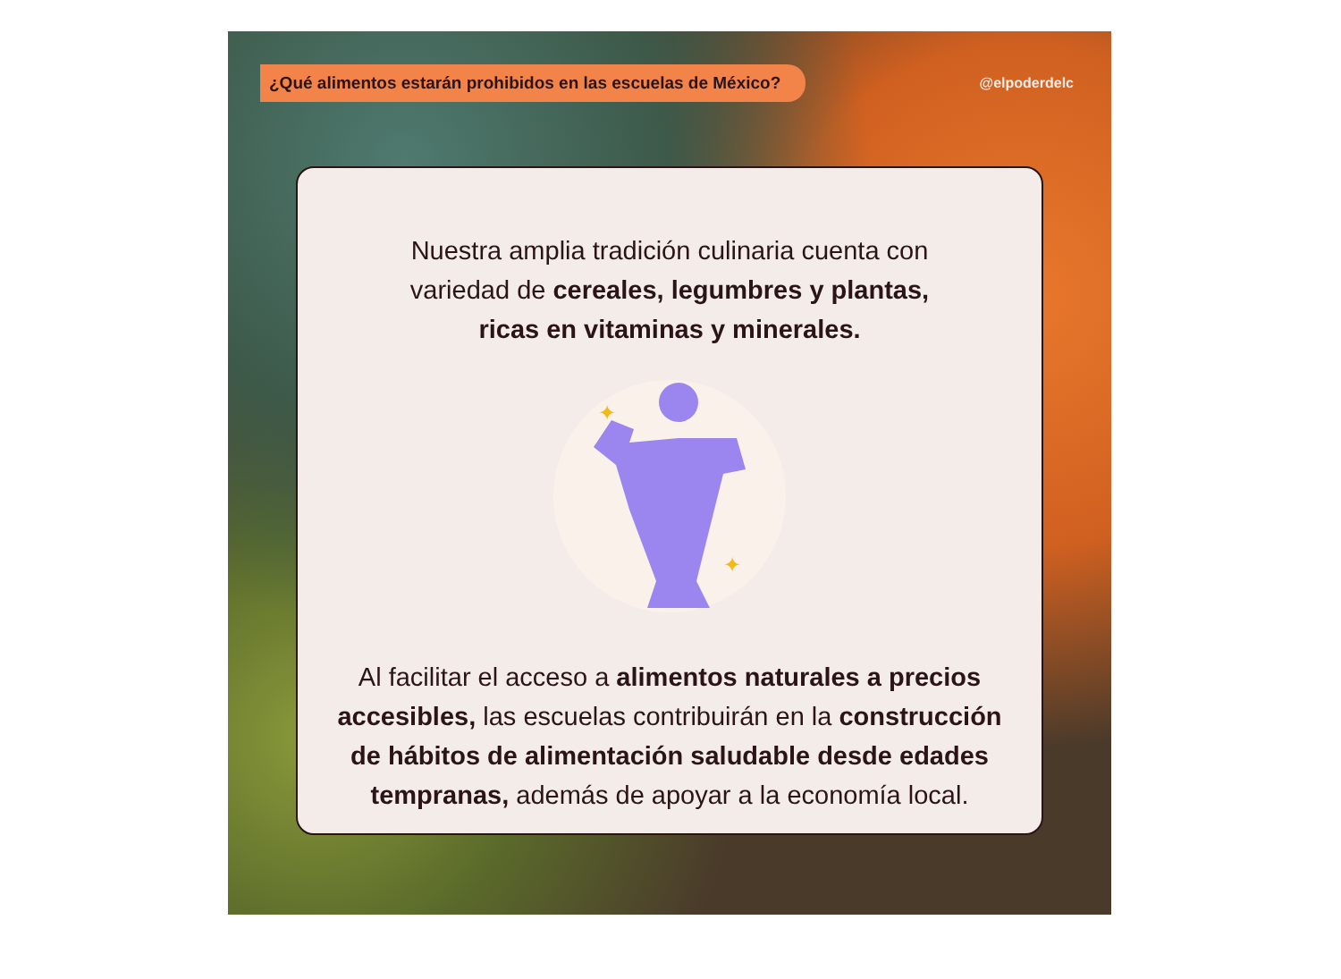¿Qué alimentos estarán prohibidos en las escuelas de México?
@elpoderdelc
Nuestra amplia tradición culinaria cuenta con variedad de cereales, legumbres y plantas, ricas en vitaminas y minerales.
✦
✦
Al facilitar el acceso a alimentos naturales a precios accesibles, las escuelas contribuirán en la construcción de hábitos de alimentación saludable desde edades tempranas, además de apoyar a la economía local.